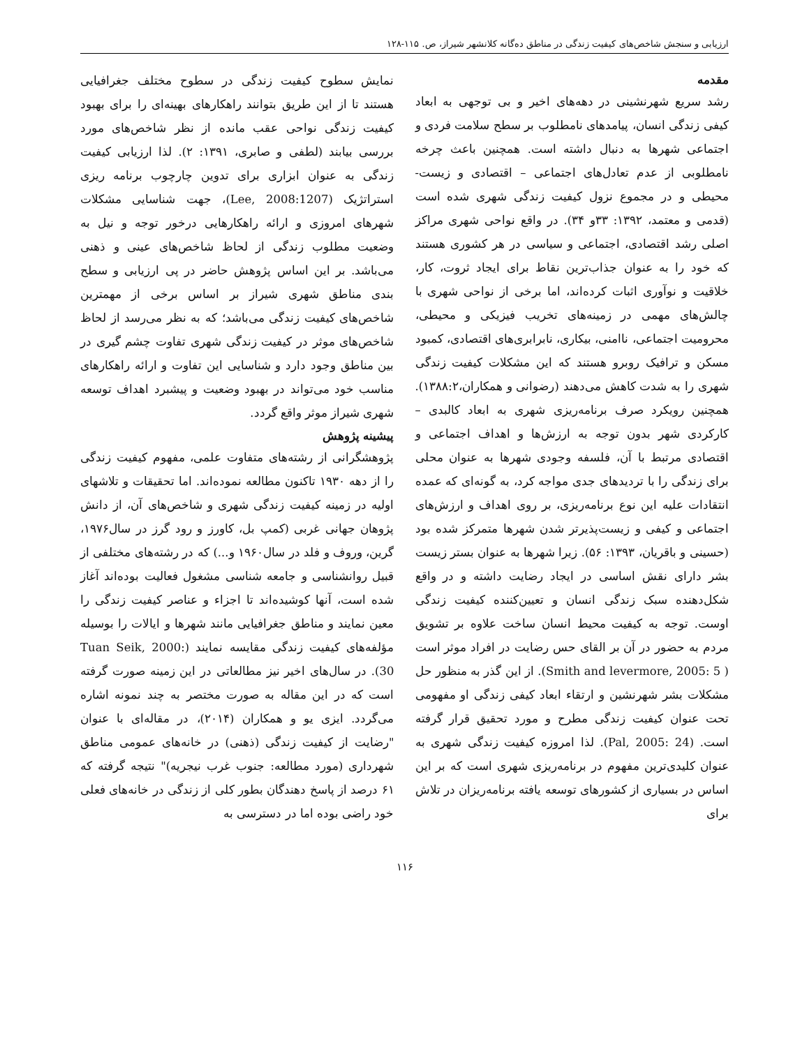ارزیابی و سنجش شاخص‌های کیفیت زندگی در مناطق ده‌گانه کلانشهر شیراز، ص. ۱۱۵-۱۲۸
مقدمه
رشد سریع شهرنشینی در دهه‌های اخیر و بی توجهی به ابعاد کیفی زندگی انسان، پیامدهای نامطلوب بر سطح سلامت فردی و اجتماعی شهرها به دنبال داشته است. همچنین باعث چرخه نامطلوبی از عدم تعادل‌های اجتماعی – اقتصادی و زیست-محیطی و در مجموع نزول کیفیت زندگی شهری شده است (قدمی و معتمد، ۱۳۹۲: ۳۳و ۳۴). در واقع نواحی شهری مراکز اصلی رشد اقتصادی، اجتماعی و سیاسی در هر کشوری هستند که خود را به عنوان جذاب‌ترین نقاط برای ایجاد ثروت، کار، خلاقیت و نوآوری اثبات کرده‌اند، اما برخی از نواحی شهری با چالش‌های مهمی در زمینه‌های تخریب فیزیکی و محیطی، محرومیت اجتماعی، ناامنی، بیکاری، نابرابری‌های اقتصادی، کمبود مسکن و ترافیک روبرو هستند که این مشکلات کیفیت زندگی شهری را به شدت کاهش می‌دهند (رضوانی و همکاران،۱۳۸۸:۲). همچنین رویکرد صرف برنامه‌ریزی شهری به ابعاد کالبدی – کارکردی شهر بدون توجه به ارزش‌ها و اهداف اجتماعی و اقتصادی مرتبط با آن، فلسفه وجودی شهرها به عنوان محلی برای زندگی را با تردیدهای جدی مواجه کرد، به گونه‌ای که عمده انتقادات علیه این نوع برنامه‌ریزی، بر روی اهداف و ارزش‌های اجتماعی و کیفی و زیست‌پذیرتر شدن شهرها متمرکز شده بود (حسینی و باقریان، ۱۳۹۳: ۵۶). زیرا شهرها به عنوان بستر زیست بشر دارای نقش اساسی در ایجاد رضایت داشته و در واقع شکل‌دهنده سبک زندگی انسان و تعیین‌کننده کیفیت زندگی اوست. توجه به کیفیت محیط انسان ساخت علاوه بر تشویق مردم به حضور در آن بر القای حس رضایت در افراد موثر است ( Smith and levermore, 2005: 5). از این گذر به منظور حل مشکلات بشر شهرنشین و ارتقاء ابعاد کیفی زندگی او مفهومی تحت عنوان کیفیت زندگی مطرح و مورد تحقیق قرار گرفته است. (Pal, 2005: 24). لذا امروزه کیفیت زندگی شهری به عنوان کلیدی‌ترین مفهوم در برنامه‌ریزی شهری است که بر این اساس در بسیاری از کشورهای توسعه یافته برنامه‌ریزان در تلاش برای
نمایش سطوح کیفیت زندگی در سطوح مختلف جغرافیایی هستند تا از این طریق بتوانند راهکارهای بهینه‌ای را برای بهبود کیفیت زندگی نواحی عقب مانده از نظر شاخص‌های مورد بررسی بیابند (لطفی و صابری، ۱۳۹۱: ۲). لذا ارزیابی کیفیت زندگی به عنوان ابزاری برای تدوین چارچوب برنامه ریزی استراتژیک (Lee, 2008:1207)، جهت شناسایی مشکلات شهرهای امروزی و ارائه راهکارهایی درخور توجه و نیل به وضعیت مطلوب زندگی از لحاظ شاخص‌های عینی و ذهنی می‌باشد. بر این اساس پژوهش حاضر در پی ارزیابی و سطح بندی مناطق شهری شیراز بر اساس برخی از مهمترین شاخص‌های کیفیت زندگی می‌باشد؛ که به نظر می‌رسد از لحاظ شاخص‌های موثر در کیفیت زندگی شهری تفاوت چشم گیری در بین مناطق وجود دارد و شناسایی این تفاوت و ارائه راهکارهای مناسب خود می‌تواند در بهبود وضعیت و پیشبرد اهداف توسعه شهری شیراز موثر واقع گردد.
پیشینه پژوهش
پژوهشگرانی از رشته‌های متفاوت علمی، مفهوم کیفیت زندگی را از دهه ۱۹۳۰ تاکنون مطالعه نموده‌اند. اما تحقیقات و تلاشهای اولیه در زمینه کیفیت زندگی شهری و شاخص‌های آن، از دانش پژوهان جهانی غربی (کمپ بل، کاورز و رود گرز در سال۱۹۷۶، گرین، وروف و فلد در سال۱۹۶۰ و...) که در رشته‌های مختلفی از قبیل روانشناسی و جامعه شناسی مشغول فعالیت بوده‌اند آغاز شده است، آنها کوشیده‌اند تا اجزاء و عناصر کیفیت زندگی را معین نمایند و مناطق جغرافیایی مانند شهرها و ایالات را بوسیله مؤلفه‌های کیفیت زندگی مقایسه نمایند (Tuan Seik, 2000: 30). در سال‌های اخیر نیز مطالعاتی در این زمینه صورت گرفته است که در این مقاله به صورت مختصر به چند نمونه اشاره می‌گردد. ایزی یو و همکاران (۲۰۱۴)، در مقاله‌ای با عنوان "رضایت از کیفیت زندگی (ذهنی) در خانه‌های عمومی مناطق شهرداری (مورد مطالعه: جنوب غرب نیجریه)" نتیجه گرفته که ۶۱ درصد از پاسخ دهندگان بطور کلی از زندگی در خانه‌های فعلی خود راضی بوده اما در دسترسی به
۱۱۶